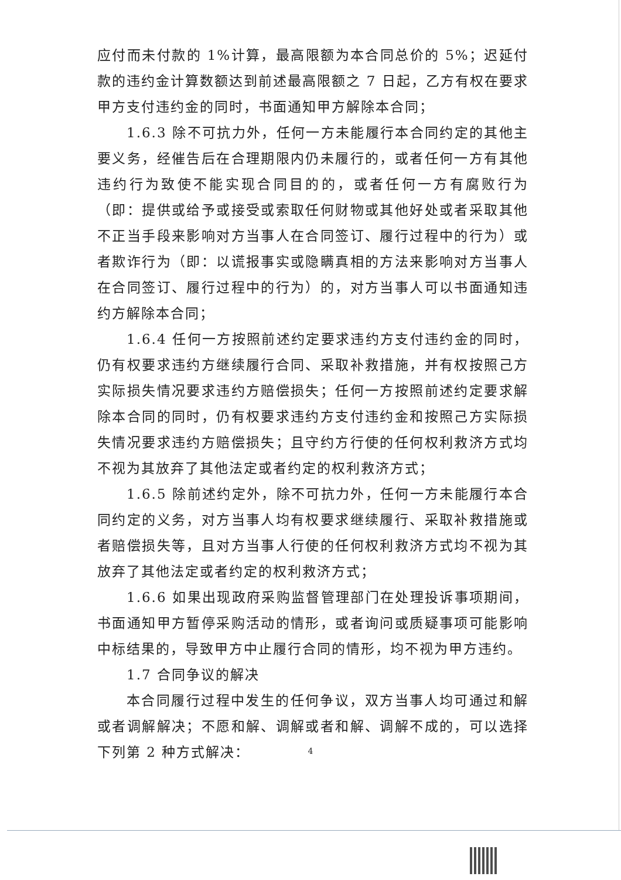应付而未付款的 1%计算，最高限额为本合同总价的 5%；迟延付款的违约金计算数额达到前述最高限额之 7 日起，乙方有权在要求甲方支付违约金的同时，书面通知甲方解除本合同；
1.6.3 除不可抗力外，任何一方未能履行本合同约定的其他主要义务，经催告后在合理期限内仍未履行的，或者任何一方有其他违约行为致使不能实现合同目的的，或者任何一方有腐败行为（即：提供或给予或接受或索取任何财物或其他好处或者采取其他不正当手段来影响对方当事人在合同签订、履行过程中的行为）或者欺诈行为（即：以谎报事实或隐瞒真相的方法来影响对方当事人在合同签订、履行过程中的行为）的，对方当事人可以书面通知违约方解除本合同；
1.6.4 任何一方按照前述约定要求违约方支付违约金的同时，仍有权要求违约方继续履行合同、采取补救措施，并有权按照己方实际损失情况要求违约方赔偿损失；任何一方按照前述约定要求解除本合同的同时，仍有权要求违约方支付违约金和按照己方实际损失情况要求违约方赔偿损失；且守约方行使的任何权利救济方式均不视为其放弃了其他法定或者约定的权利救济方式；
1.6.5 除前述约定外，除不可抗力外，任何一方未能履行本合同约定的义务，对方当事人均有权要求继续履行、采取补救措施或者赔偿损失等，且对方当事人行使的任何权利救济方式均不视为其放弃了其他法定或者约定的权利救济方式；
1.6.6 如果出现政府采购监督管理部门在处理投诉事项期间，书面通知甲方暂停采购活动的情形，或者询问或质疑事项可能影响中标结果的，导致甲方中止履行合同的情形，均不视为甲方违约。
1.7 合同争议的解决
本合同履行过程中发生的任何争议，双方当事人均可通过和解或者调解解决；不愿和解、调解或者和解、调解不成的，可以选择下列第 2 种方式解决：
4